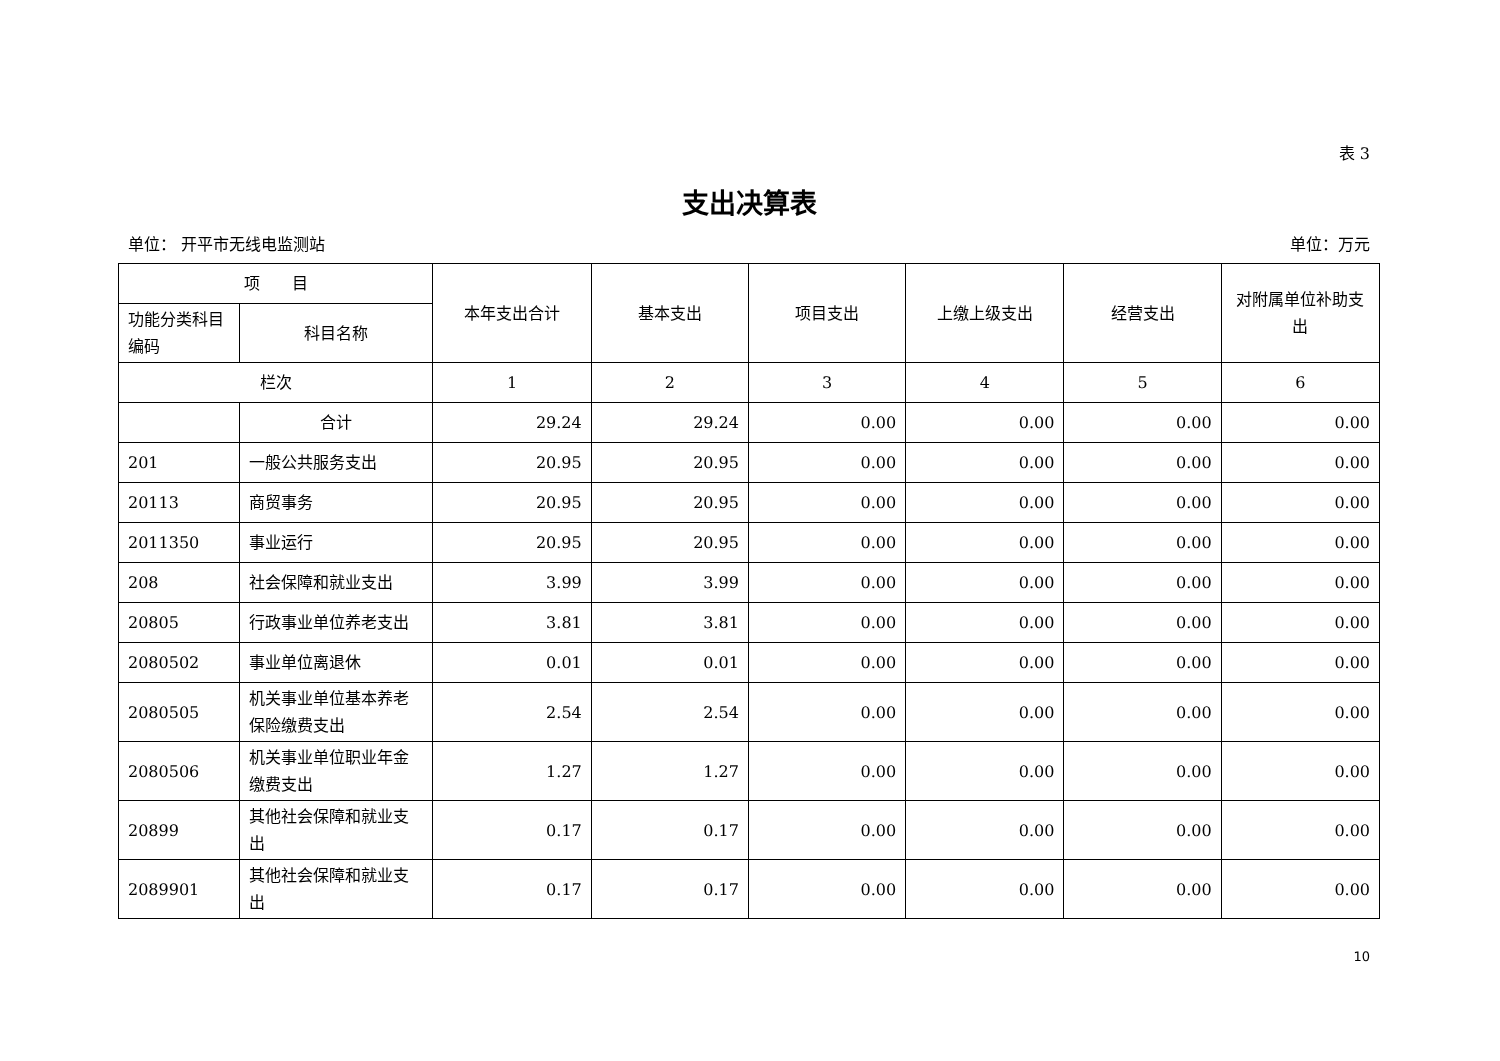表 3
支出决算表
单位： 开平市无线电监测站 单位：万元
| 项 目 | | 本年支出合计 | 基本支出 | 项目支出 | 上缴上级支出 | 经营支出 | 对附属单位补助支出 |
| --- | --- | --- | --- | --- | --- | --- | --- |
| 功能分类科目编码 | 科目名称 | | | | | | |
| 栏次 | | 1 | 2 | 3 | 4 | 5 | 6 |
| | 合计 | 29.24 | 29.24 | 0.00 | 0.00 | 0.00 | 0.00 |
| 201 | 一般公共服务支出 | 20.95 | 20.95 | 0.00 | 0.00 | 0.00 | 0.00 |
| 20113 | 商贸事务 | 20.95 | 20.95 | 0.00 | 0.00 | 0.00 | 0.00 |
| 2011350 | 事业运行 | 20.95 | 20.95 | 0.00 | 0.00 | 0.00 | 0.00 |
| 208 | 社会保障和就业支出 | 3.99 | 3.99 | 0.00 | 0.00 | 0.00 | 0.00 |
| 20805 | 行政事业单位养老支出 | 3.81 | 3.81 | 0.00 | 0.00 | 0.00 | 0.00 |
| 2080502 | 事业单位离退休 | 0.01 | 0.01 | 0.00 | 0.00 | 0.00 | 0.00 |
| 2080505 | 机关事业单位基本养老保险缴费支出 | 2.54 | 2.54 | 0.00 | 0.00 | 0.00 | 0.00 |
| 2080506 | 机关事业单位职业年金缴费支出 | 1.27 | 1.27 | 0.00 | 0.00 | 0.00 | 0.00 |
| 20899 | 其他社会保障和就业支出 | 0.17 | 0.17 | 0.00 | 0.00 | 0.00 | 0.00 |
| 2089901 | 其他社会保障和就业支出 | 0.17 | 0.17 | 0.00 | 0.00 | 0.00 | 0.00 |
10